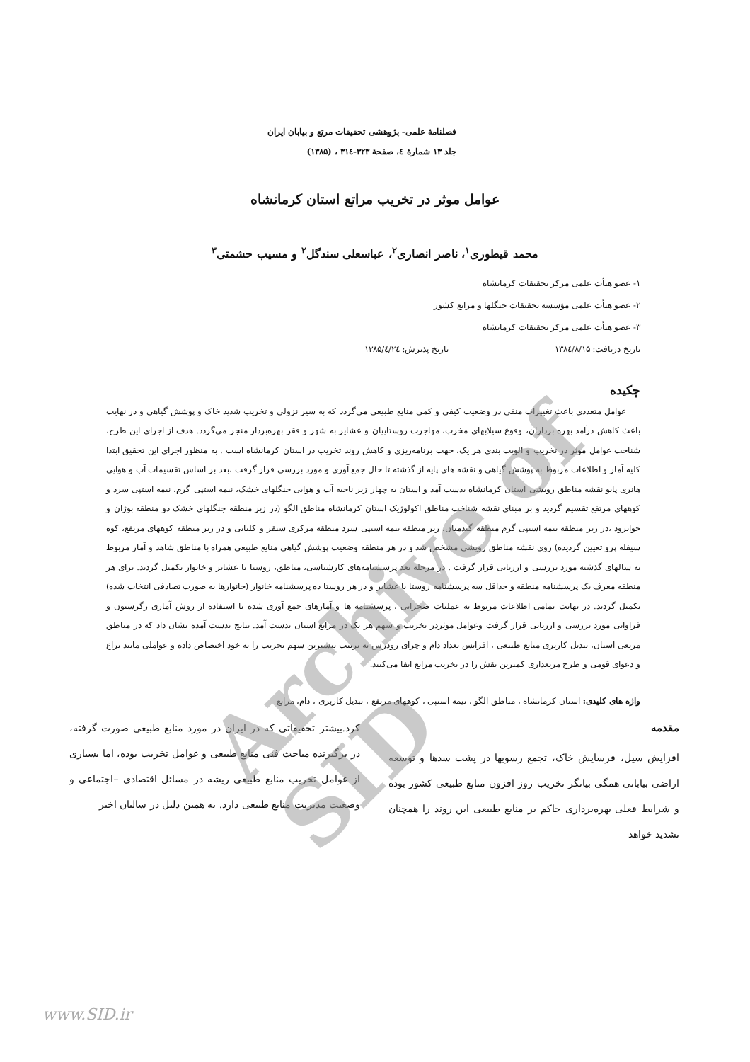فصلنامهٔ علمی- پژوهشی تحقیقات مرتع و بیابان ایران
جلد ۱۳ شمارهٔ ٤، صفحهٔ ۳۲۳-۳۱٤ ، (۱۳۸۵)
عوامل موثر در تخریب مراتع استان کرمانشاه
محمد قیطوری<sup>۱</sup>، ناصر انصاری<sup>۲</sup>، عباسعلی سندگل<sup>۲</sup> و مسیب حشمتی<sup>۳</sup>
۱- عضو هیأت علمی مرکز تحقیقات کرمانشاه
۲- عضو هیأت علمی مؤسسه تحقیقات جنگلها و مراتع کشور
۳- عضو هیأت علمی مرکز تحقیقات کرمانشاه
تاریخ دریافت: ۱۳۸٤/۸/۱۵ تاریخ پذیرش: ۱۳۸۵/٤/۲٤
چکیده
عوامل متعددی باعث تغییرات منفی در وضعیت کیفی و کمی منابع طبیعی می‌گردد که به سیر نزولی و تخریب شدید خاک و پوشش گیاهی و در نهایت باعث کاهش درآمد بهره برداران، وقوع سیلابهای مخرب، مهاجرت روستاییان و عشایر به شهر و فقر بهره‌بردار منجر می‌گردد. هدف از اجرای این طرح، شناخت عوامل موثر در تخریب و الویت بندی هر یک، جهت برنامه‌ریزی و کاهش روند تخریب در استان کرمانشاه است . به منظور اجرای این تحقیق ابتدا کلیه آمار و اطلاعات مربوط به پوشش گیاهی و نقشه های پایه از گذشته تا حال جمع آوری و مورد بررسی قرار گرفت ،بعد بر اساس تقسیمات آب و هوایی هانری پابو نقشه مناطق رویشی استان کرمانشاه بدست آمد و استان به چهار زیر ناحیه آب و هوایی جنگلهای خشک، نیمه استپی گرم، نیمه استپی سرد و کوههای مرتفع تقسیم گردید و بر مبنای نقشه شناخت مناطق اکولوژیک استان کرمانشاه مناطق الگو (در زیر منطقه جنگلهای خشک دو منطقه بوژان و جوانرود ،در زیر منطقه نیمه استپی گرم منطقه گندمبان، زیر منطقه نیمه استپی سرد منطقه مرکزی سنقر و کلیایی و در زیر منطقه کوههای مرتفع، کوه سیفله پرو تعیین گردیده) روی نقشه مناطق رویشی مشخص شد و در هر منطقه وضعیت پوشش گیاهی منابع طبیعی همراه با مناطق شاهد و آمار مربوط به سالهای گذشته مورد بررسی و ارزیابی قرار گرفت . در مرحله بعد پرسشنامه‌های کارشناسی، مناطق، روستا یا عشایر و خانوار تکمیل گردید. برای هر منطقه معرف یک پرسشنامه منطقه و حداقل سه پرسشنامه روستا یا عشایر و در هر روستا ده پرسشنامه خانوار (خانوارها به صورت تصادفی انتخاب شده) تکمیل گردید. در نهایت تمامی اطلاعات مربوط به عملیات صحرایی ، پرسشنامه ها و آمارهای جمع آوری شده با استفاده از روش آماری رگرسیون و فراوانی مورد بررسی و ارزیابی قرار گرفت وعوامل موثردر تخریب و سهم هر یک در مراتع استان بدست آمد. نتایج بدست آمده نشان داد که در مناطق مرتعی استان، تبدیل کاربری منابع طبیعی ، افزایش تعداد دام و چرای زودرس به ترتیب بیشترین سهم تخریب را به خود اختصاص داده و عواملی مانند نزاع و دعوای قومی و طرح مرتعداری کمترین نقش را در تخریب مراتع ایفا می‌کنند.
واژه های کلیدی: استان کرمانشاه ، مناطق الگو ، نیمه استپی ، کوههای مرتفع ، تبدیل کاربری ، دام، مراتع
مقدمه
افزایش سیل، فرسایش خاک، تجمع رسوبها در پشت سدها و توسعه اراضی بیابانی همگی بیانگر تخریب روز افزون منابع طبیعی کشور بوده و شرایط فعلی بهره‌برداری حاکم بر منابع طبیعی این روند را همچنان تشدید خواهد
کرد.بیشتر تحقیقاتی که در ایران در مورد منابع طبیعی صورت گرفته، در برگیرنده مباحث فنی منابع طبیعی و عوامل تخریب بوده، اما بسیاری از عوامل تخریب منابع طبیعی ریشه در مسائل اقتصادی –اجتماعی و وضعیت مدیریت منابع طبیعی دارد. به همین دلیل در سالیان اخیر
Archive of SID
www.SID.ir